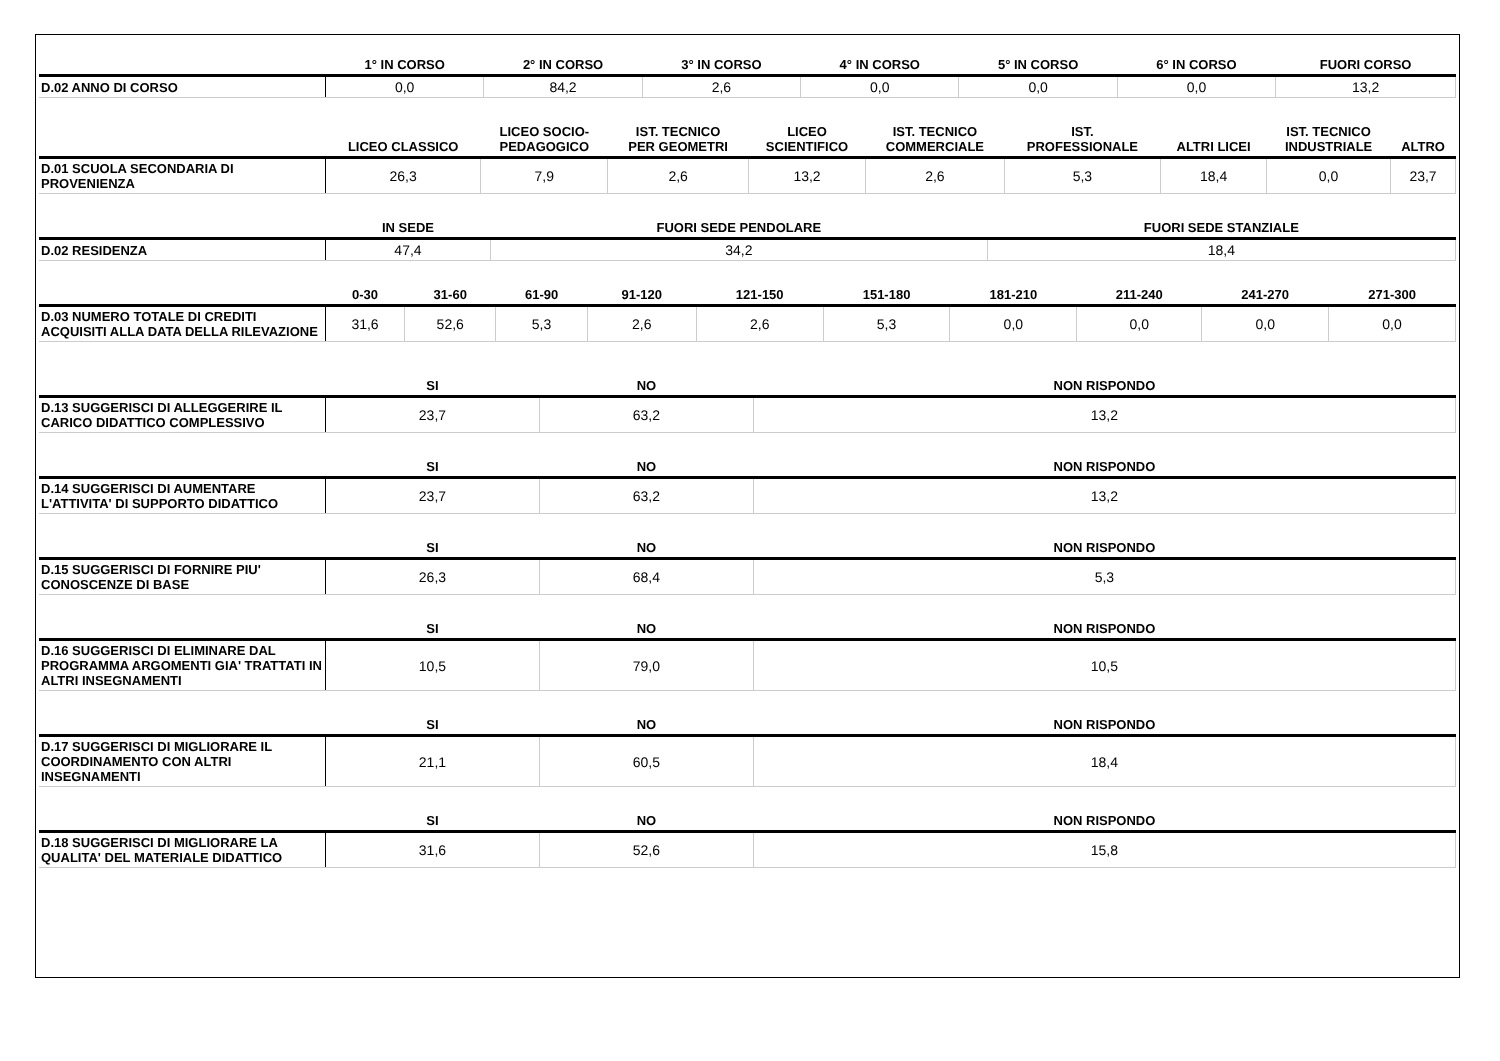| | 1° IN CORSO | 2° IN CORSO | 3° IN CORSO | 4° IN CORSO | 5° IN CORSO | 6° IN CORSO | FUORI CORSO |
| --- | --- | --- | --- | --- | --- | --- | --- |
| D.02 ANNO DI CORSO | 0,0 | 84,2 | 2,6 | 0,0 | 0,0 | 0,0 | 13,2 |
| | LICEO CLASSICO | LICEO SOCIO- PEDAGOGICO | IST. TECNICO PER GEOMETRI | LICEO SCIENTIFICO | IST. TECNICO COMMERCIALE | IST. PROFESSIONALE | ALTRI LICEI | IST. TECNICO INDUSTRIALE | ALTRO |
| --- | --- | --- | --- | --- | --- | --- | --- | --- | --- |
| D.01 SCUOLA SECONDARIA DI PROVENIENZA | 26,3 | 7,9 | 2,6 | 13,2 | 2,6 | 5,3 | 18,4 | 0,0 | 23,7 |
| | IN SEDE | FUORI SEDE PENDOLARE | FUORI SEDE STANZIALE |
| --- | --- | --- | --- |
| D.02 RESIDENZA | 47,4 | 34,2 | 18,4 |
| | 0-30 | 31-60 | 61-90 | 91-120 | 121-150 | 151-180 | 181-210 | 211-240 | 241-270 | 271-300 |
| --- | --- | --- | --- | --- | --- | --- | --- | --- | --- | --- |
| D.03 NUMERO TOTALE DI CREDITI ACQUISITI ALLA DATA DELLA RILEVAZIONE | 31,6 | 52,6 | 5,3 | 2,6 | 2,6 | 5,3 | 0,0 | 0,0 | 0,0 | 0,0 |
| | SI | NO | NON RISPONDO |
| --- | --- | --- | --- |
| D.13 SUGGERISCI DI ALLEGGERIRE IL CARICO DIDATTICO COMPLESSIVO | 23,7 | 63,2 | 13,2 |
| | SI | NO | NON RISPONDO |
| --- | --- | --- | --- |
| D.14 SUGGERISCI DI AUMENTARE L'ATTIVITA' DI SUPPORTO DIDATTICO | 23,7 | 63,2 | 13,2 |
| | SI | NO | NON RISPONDO |
| --- | --- | --- | --- |
| D.15 SUGGERISCI DI FORNIRE PIU' CONOSCENZE DI BASE | 26,3 | 68,4 | 5,3 |
| | SI | NO | NON RISPONDO |
| --- | --- | --- | --- |
| D.16 SUGGERISCI DI ELIMINARE DAL PROGRAMMA ARGOMENTI GIA' TRATTATI IN ALTRI INSEGNAMENTI | 10,5 | 79,0 | 10,5 |
| | SI | NO | NON RISPONDO |
| --- | --- | --- | --- |
| D.17 SUGGERISCI DI MIGLIORARE IL COORDINAMENTO CON ALTRI INSEGNAMENTI | 21,1 | 60,5 | 18,4 |
| | SI | NO | NON RISPONDO |
| --- | --- | --- | --- |
| D.18 SUGGERISCI DI MIGLIORARE LA QUALITA' DEL MATERIALE DIDATTICO | 31,6 | 52,6 | 15,8 |